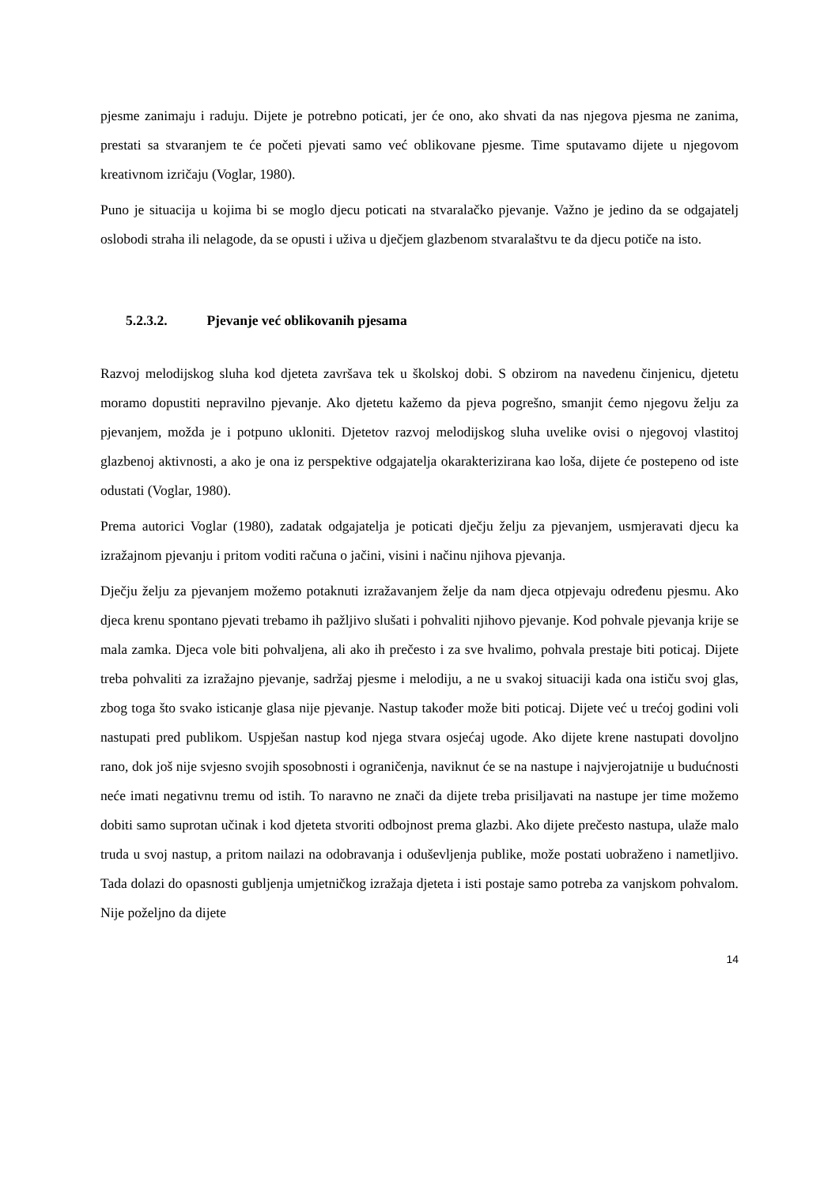pjesme zanimaju i raduju. Dijete je potrebno poticati, jer će ono, ako shvati da nas njegova pjesma ne zanima, prestati sa stvaranjem te će početi pjevati samo već oblikovane pjesme. Time sputavamo dijete u njegovom kreativnom izričaju (Voglar, 1980).
Puno je situacija u kojima bi se moglo djecu poticati na stvaralačko pjevanje. Važno je jedino da se odgajatelj oslobodi straha ili nelagode, da se opusti i uživa u dječjem glazbenom stvaralaštvu te da djecu potiče na isto.
5.2.3.2. Pjevanje već oblikovanih pjesama
Razvoj melodijskog sluha kod djeteta završava tek u školskoj dobi. S obzirom na navedenu činjenicu, djetetu moramo dopustiti nepravilno pjevanje. Ako djetetu kažemo da pjeva pogrešno, smanjit ćemo njegovu želju za pjevanjem, možda je i potpuno ukloniti. Djetetov razvoj melodijskog sluha uvelike ovisi o njegovoj vlastitoj glazbenoj aktivnosti, a ako je ona iz perspektive odgajatelja okarakterizirana kao loša, dijete će postepeno od iste odustati (Voglar, 1980).
Prema autorici Voglar (1980), zadatak odgajatelja je poticati dječju želju za pjevanjem, usmjeravati djecu ka izražajnom pjevanju i pritom voditi računa o jačini, visini i načinu njihova pjevanja.
Dječju želju za pjevanjem možemo potaknuti izražavanjem želje da nam djeca otpjevaju određenu pjesmu. Ako djeca krenu spontano pjevati trebamo ih pažljivo slušati i pohvaliti njihovo pjevanje. Kod pohvale pjevanja krije se mala zamka. Djeca vole biti pohvaljena, ali ako ih prečesto i za sve hvalimo, pohvala prestaje biti poticaj. Dijete treba pohvaliti za izražajno pjevanje, sadržaj pjesme i melodiju, a ne u svakoj situaciji kada ona ističu svoj glas, zbog toga što svako isticanje glasa nije pjevanje. Nastup također može biti poticaj. Dijete već u trećoj godini voli nastupati pred publikom. Uspješan nastup kod njega stvara osjećaj ugode. Ako dijete krene nastupati dovoljno rano, dok još nije svjesno svojih sposobnosti i ograničenja, naviknut će se na nastupe i najvjerojatnije u budućnosti neće imati negativnu tremu od istih. To naravno ne znači da dijete treba prisiljavati na nastupe jer time možemo dobiti samo suprotan učinak i kod djeteta stvoriti odbojnost prema glazbi. Ako dijete prečesto nastupa, ulaže malo truda u svoj nastup, a pritom nailazi na odobravanja i oduševljenja publike, može postati uobraženo i nametljivo. Tada dolazi do opasnosti gubljenja umjetničkog izražaja djeteta i isti postaje samo potreba za vanjskom pohvalom. Nije poželjno da dijete
14